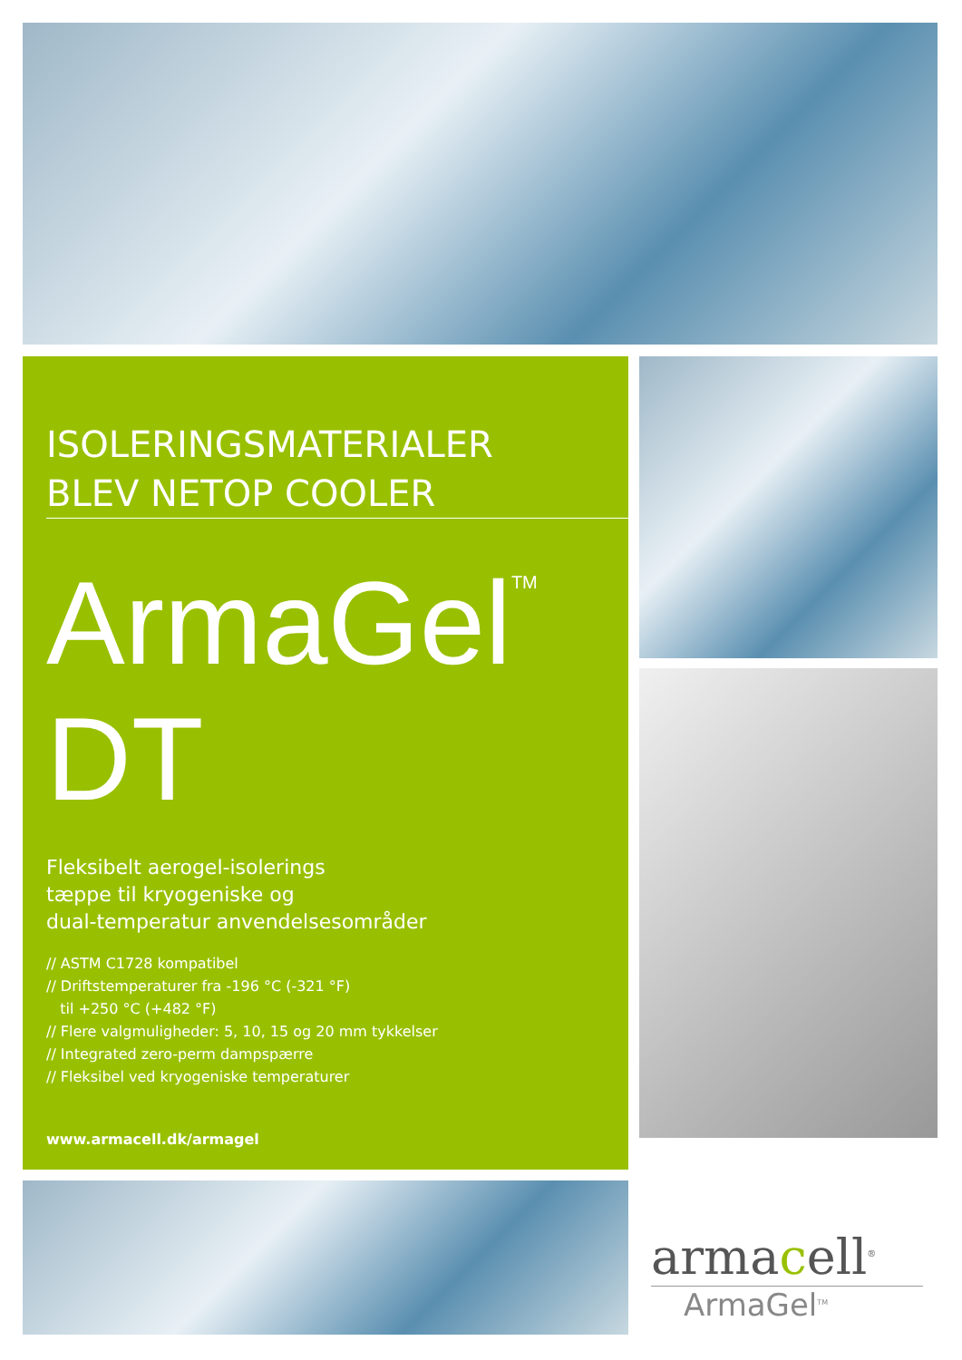ISOLERINGSMATERIALER
BLEV NETOP COOLER
ArmaGel<sup>TM</sup> DT
Fleksibelt aerogel-isolerings
tæppe til kryogeniske og
dual-temperatur anvendelsesområder
// ASTM C1728 kompatibel
// Driftstemperaturer fra -196 °C (-321 °F)
til +250 °C (+482 °F)
// Flere valgmuligheder: 5, 10, 15 og 20 mm tykkelser
// Integrated zero-perm dampspærre
// Fleksibel ved kryogeniske temperaturer
www.armacell.dk/armagel
armacell<sup>®</sup>
ArmaGel<sup>TM</sup>